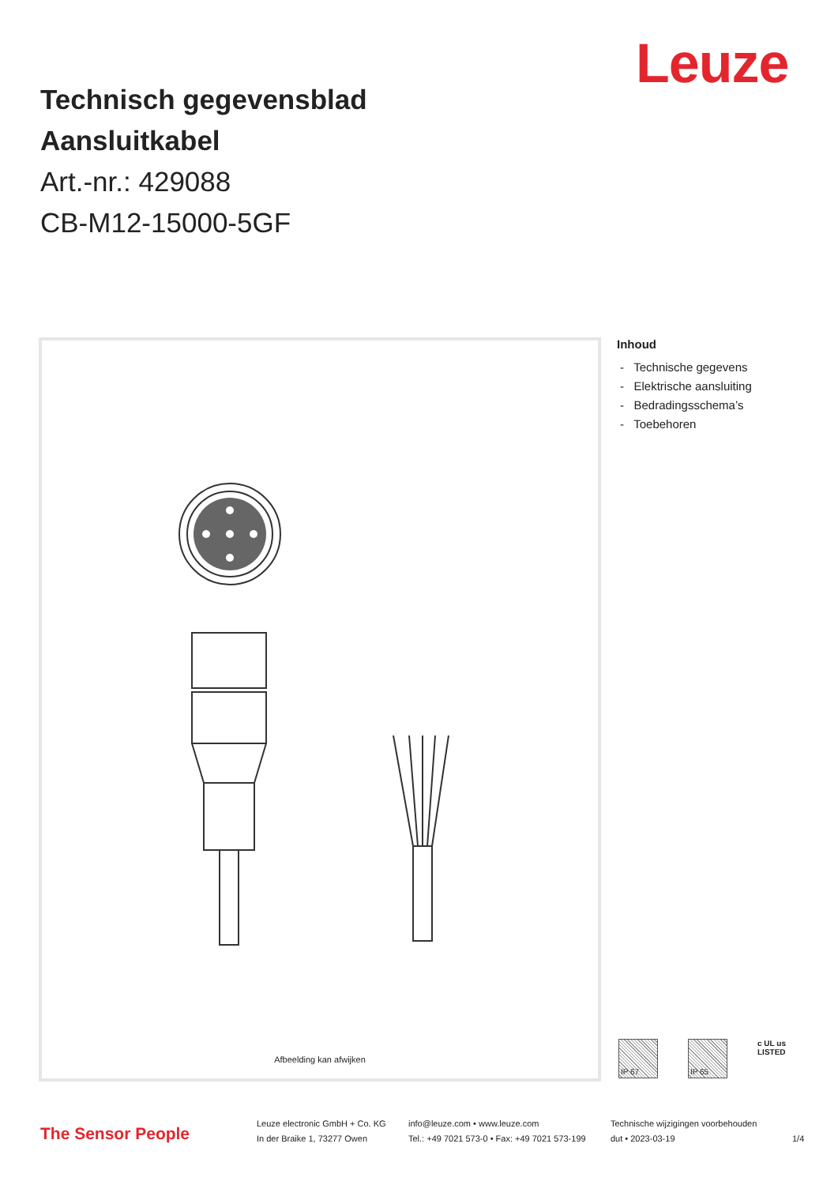Leuze
Technisch gegevensblad
Aansluitkabel
Art.-nr.: 429088
CB-M12-15000-5GF
Afbeelding kan afwijken
Inhoud
- Technische gegevens
- Elektrische aansluiting
- Bedradingsschema’s
- Toebehoren
IP 67 IP 65
c UL us
LISTED
The Sensor People
Leuze electronic GmbH + Co. KG
In der Braike 1, 73277 Owen
info@leuze.com • www.leuze.com
Tel.: +49 7021 573-0 • Fax: +49 7021 573-199
Technische wijzigingen voorbehouden
dut • 2023-03-19
1/4